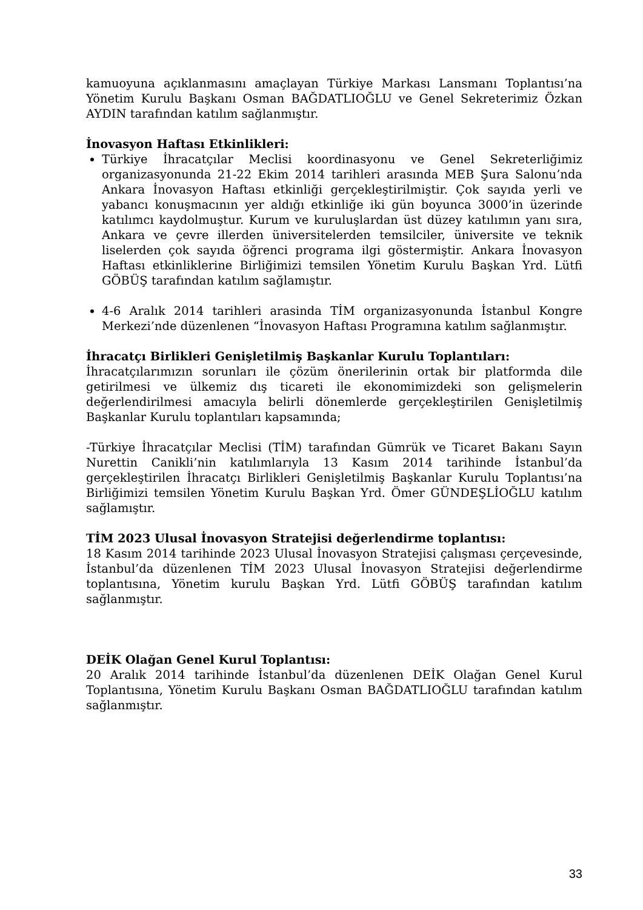kamuoyuna açıklanmasını amaçlayan Türkiye Markası Lansmanı Toplantısı’na Yönetim Kurulu Başkanı Osman BAĞDATLIOĞLU ve Genel Sekreterimiz Özkan AYDIN tarafından katılım sağlanmıştır.
İnovasyon Haftası Etkinlikleri:
Türkiye İhracatçılar Meclisi koordinasyonu ve Genel Sekreterliğimiz organizasyonunda 21-22 Ekim 2014 tarihleri arasında MEB Şura Salonu’nda Ankara İnovasyon Haftası etkinliği gerçekleştirilmiştir. Çok sayıda yerli ve yabancı konuşmacının yer aldığı etkinliğe iki gün boyunca 3000’in üzerinde katılımcı kaydolmuştur. Kurum ve kuruluşlardan üst düzey katılımın yanı sıra, Ankara ve çevre illerden üniversitelerden temsilciler, üniversite ve teknik liselerden çok sayıda öğrenci programa ilgi göstermiştir. Ankara İnovasyon Haftası etkinliklerine Birliğimizi temsilen Yönetim Kurulu Başkan Yrd. Lütfi GÖBÜŞ tarafından katılım sağlamıştır.
4-6 Aralık 2014 tarihleri arasinda TİM organizasyonunda İstanbul Kongre Merkezi’nde düzenlenen “İnovasyon Haftası Programına katılım sağlanmıştır.
İhracatçı Birlikleri Genişletilmiş Başkanlar Kurulu Toplantıları:
İhracatçılarımızın sorunları ile çözüm önerilerinin ortak bir platformda dile getirilmesi ve ülkemiz dış ticareti ile ekonomimizdeki son gelişmelerin değerlendirilmesi amacıyla belirli dönemlerde gerçekleştirilen Genişletilmiş Başkanlar Kurulu toplantıları kapsamında;
-Türkiye İhracatçılar Meclisi (TİM) tarafından Gümrük ve Ticaret Bakanı Sayın Nurettin Canikli’nin katılımlarıyla 13 Kasım 2014 tarihinde İstanbul’da gerçekleştirilen İhracatçı Birlikleri Genişletilmiş Başkanlar Kurulu Toplantısı’na Birliğimizi temsilen Yönetim Kurulu Başkan Yrd. Ömer GÜNDEŞLİOĞLU katılım sağlamıştır.
TİM 2023 Ulusal İnovasyon Stratejisi değerlendirme toplantısı:
18 Kasım 2014 tarihinde 2023 Ulusal İnovasyon Stratejisi çalışması çerçevesinde, İstanbul’da düzenlenen TİM 2023 Ulusal İnovasyon Stratejisi değerlendirme toplantısına, Yönetim kurulu Başkan Yrd. Lütfi GÖBÜŞ tarafından katılım sağlanmıştır.
DEİK Olağan Genel Kurul Toplantısı:
20 Aralık 2014 tarihinde İstanbul’da düzenlenen DEİK Olağan Genel Kurul Toplantısına, Yönetim Kurulu Başkanı Osman BAĞDATLIOĞLU tarafından katılım sağlanmıştır.
33